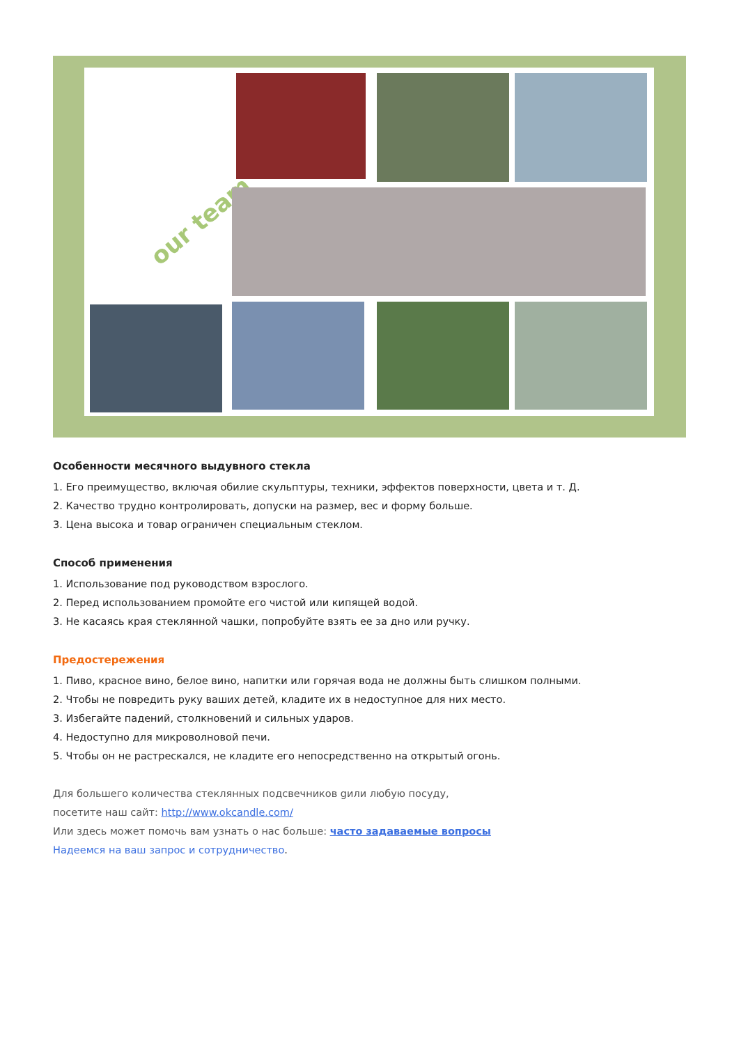our team
Особенности месячного выдувного стекла
1. Его преимущество, включая обилие скульптуры, техники, эффектов поверхности, цвета и т. Д.
2. Качество трудно контролировать, допуски на размер, вес и форму больше.
3. Цена высока и товар ограничен специальным стеклом.
Способ применения
1. Использование под руководством взрослого.
2. Перед использованием промойте его чистой или кипящей водой.
3. Не касаясь края стеклянной чашки, попробуйте взять ее за дно или ручку.
Предостережения
1. Пиво, красное вино, белое вино, напитки или горячая вода не должны быть слишком полными.
2. Чтобы не повредить руку ваших детей, кладите их в недоступное для них место.
3. Избегайте падений, столкновений и сильных ударов.
4. Недоступно для микроволновой печи.
5. Чтобы он не растрескался, не кладите его непосредственно на открытый огонь.
Для большего количества стеклянных подсвечников gили любую посуду,
посетите наш сайт: http://www.okcandle.com/
Или здесь может помочь вам узнать о нас больше: часто задаваемые вопросы
Надеемся на ваш запрос и сотрудничество.